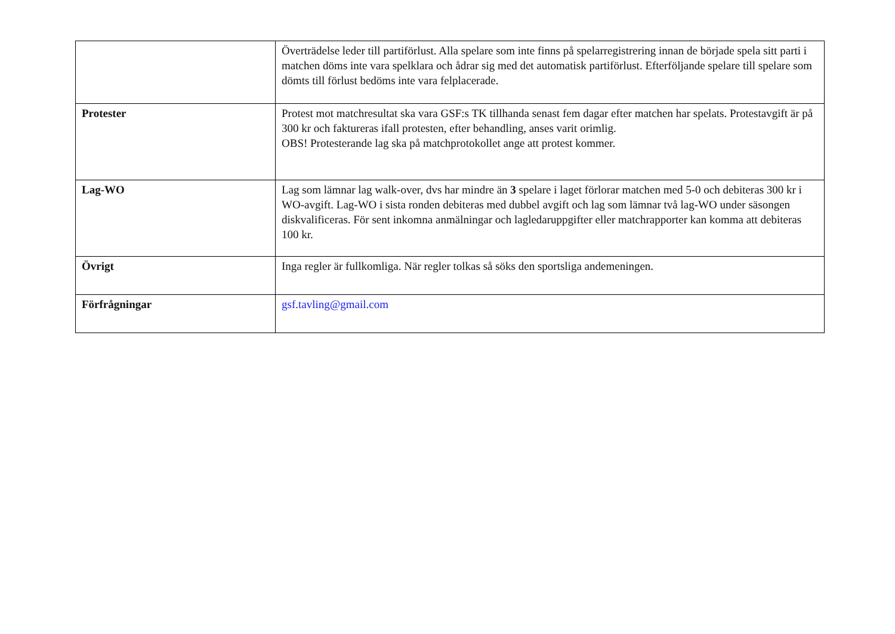| | Överträdelse leder till partiförlust. Alla spelare som inte finns på spelarregistrering innan de började spela sitt parti i matchen döms inte vara spelklara och ådrar sig med det automatisk partiförlust. Efterföljande spelare till spelare som dömts till förlust bedöms inte vara felplacerade. |
| Protester | Protest mot matchresultat ska vara GSF:s TK tillhanda senast fem dagar efter matchen har spelats. Protestavgift är på 300 kr och faktureras ifall protesten, efter behandling, anses varit orimlig. OBS! Protesterande lag ska på matchprotokollet ange att protest kommer. |
| Lag-WO | Lag som lämnar lag walk-over, dvs har mindre än 3 spelare i laget förlorar matchen med 5-0 och debiteras 300 kr i WO-avgift. Lag-WO i sista ronden debiteras med dubbel avgift och lag som lämnar två lag-WO under säsongen diskvalificeras. För sent inkomna anmälningar och lagledaruppgifter eller matchrapporter kan komma att debiteras 100 kr. |
| Övrigt | Inga regler är fullkomliga. När regler tolkas så söks den sportsliga andemeningen. |
| Förfrågningar | gsf.tavling@gmail.com |